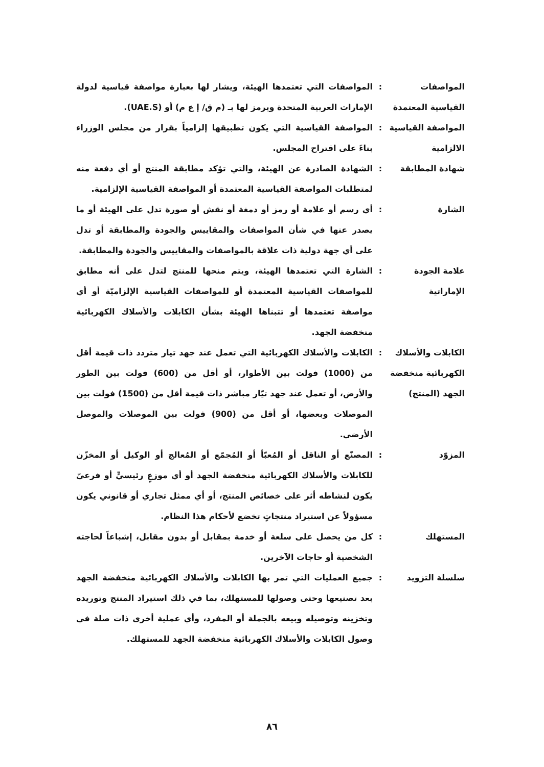| المواصفات القياسية المعتمدة | : | المواصفات التي تعتمدها الهيئة، ويشار لها بعبارة مواصفة قياسية لدولة الإمارات العربية المتحدة ويرمز لها بـ (م ق/ إ ع م) أو (UAE.S). |
| المواصفة القياسية الالزامية | : | المواصفة القياسية التي يكون تطبيقها إلزامياً بقرار من مجلس الوزراء بناءً على اقتراح المجلس. |
| شهادة المطابقة | : | الشهادة الصادرة عن الهيئة، والتي تؤكد مطابقة المنتج أو أي دفعة منه لمتطلبات المواصفة القياسية المعتمدة أو المواصفة القياسية الإلزامية. |
| الشارة | : | أي رسم أو علامة أو رمز أو دمغة أو نقش أو صورة تدل على الهيئة أو ما يصدر عنها في شأن المواصفات والمقاييس والجودة والمطابقة أو تدل على أي جهة دولية ذات علاقة بالمواصفات والمقاييس والجودة والمطابقة. |
| علامة الجودة الإماراتية | : | الشارة التي تعتمدها الهيئة، ويتم منحها للمنتج لتدل على أنه مطابق للمواصفات القياسية المعتمدة أو للمواصفات القياسية الإلزاميّة أو أي مواصفة تعتمدها أو تتبناها الهيئة بشأن الكابلات والأسلاك الكهربائية منخفضة الجهد. |
| الكابلات والأسلاك الكهربائية منخفضة الجهد (المنتج) | : | الكابلات والأسلاك الكهربائية التي تعمل عند جهد تيار متردد ذات قيمة أقل من (1000) فولت بين الأطوار، أو أقل من (600) فولت بين الطور والأرض، أو تعمل عند جهد تيّار مباشر ذات قيمة أقل من (1500) فولت بين الموصلات وبعضها، أو أقل من (900) فولت بين الموصلات والموصل الأرضي. |
| المزوّد | : | المصنّع أو الناقل أو المُعبّأ أو المُجمّع أو المُعالج أو الوكيل أو المخزّن للكابلات والأسلاك الكهربائية منخفضة الجهد أو أي موزعٍ رئيسيٍّ أو فرعيّ يكون لنشاطه أثر على خصائص المنتج، أو أي ممثل تجاري أو قانوني يكون مسؤولاً عن استيراد منتجاتٍ تخضع لأحكام هذا النظام. |
| المستهلك | : | كل من يحصل على سلعة أو خدمة بمقابل أو بدون مقابل، إشباعاً لحاجته الشخصية أو حاجات الآخرين. |
| سلسلة التزويد | : | جميع العمليات التي تمر بها الكابلات والأسلاك الكهربائية منخفضة الجهد بعد تصنيعها وحتى وصولها للمستهلك، بما في ذلك استيراد المنتج وتوريده وتخزينه وتوصيله وبيعه بالجملة أو المفرد، وأي عملية أخرى ذات صلة في وصول الكابلات والأسلاك الكهربائية منخفضة الجهد للمستهلك. |
٨٦